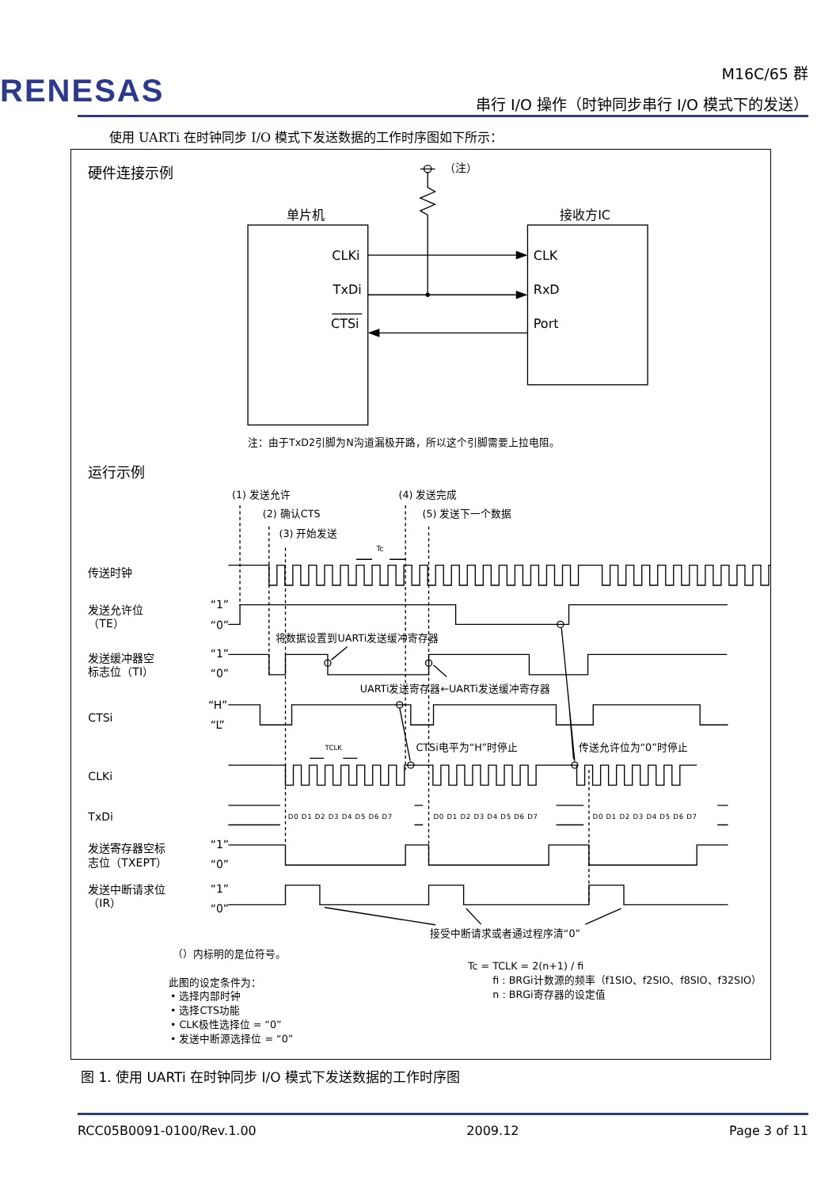RENESAS
M16C/65 群
串行 I/O 操作（时钟同步串行 I/O 模式下的发送）
使用 UARTi 在时钟同步 I/O 模式下发送数据的工作时序图如下所示：
硬件连接示例
（注）
单片机
接收方IC
CLKi
TxDi
CTSi
CLK
RxD
Port
注：由于TxD2引脚为N沟道漏极开路，所以这个引脚需要上拉电阻。
运行示例
(1) 发送允许
(2) 确认CTS
(3) 开始发送
(4) 发送完成
(5) 发送下一个数据
Tc
传送时钟
发送允许位
（TE）
发送缓冲器空
标志位（TI）
CTSi
CLKi
TxDi
发送寄存器空标
志位（TXEPT）
发送中断请求位
（IR）
“1”
“0”
“1”
“0”
“H”
“L”
“1”
“0”
“1”
“0”
D0 D1 D2 D3 D4 D5 D6 D7
D0 D1 D2 D3 D4 D5 D6 D7
D0 D1 D2 D3 D4 D5 D6 D7
将数据设置到UARTi发送缓冲寄存器
UARTi发送寄存器←UARTi发送缓冲寄存器
TCLK
CTSi电平为“H”时停止
传送允许位为“0”时停止
接受中断请求或者通过程序清“0”
（）内标明的是位符号。
Tc = TCLK = 2(n+1) / fi
fi : BRGi计数源的频率（f1SIO、f2SIO、f8SIO、f32SIO）
n : BRGi寄存器的设定值
此图的设定条件为：
• 选择内部时钟
• 选择CTS功能
• CLK极性选择位 = “0”
• 发送中断源选择位 = “0”
图 1. 使用 UARTi 在时钟同步 I/O 模式下发送数据的工作时序图
RCC05B0091-0100/Rev.1.00 2009.12 Page 3 of 11